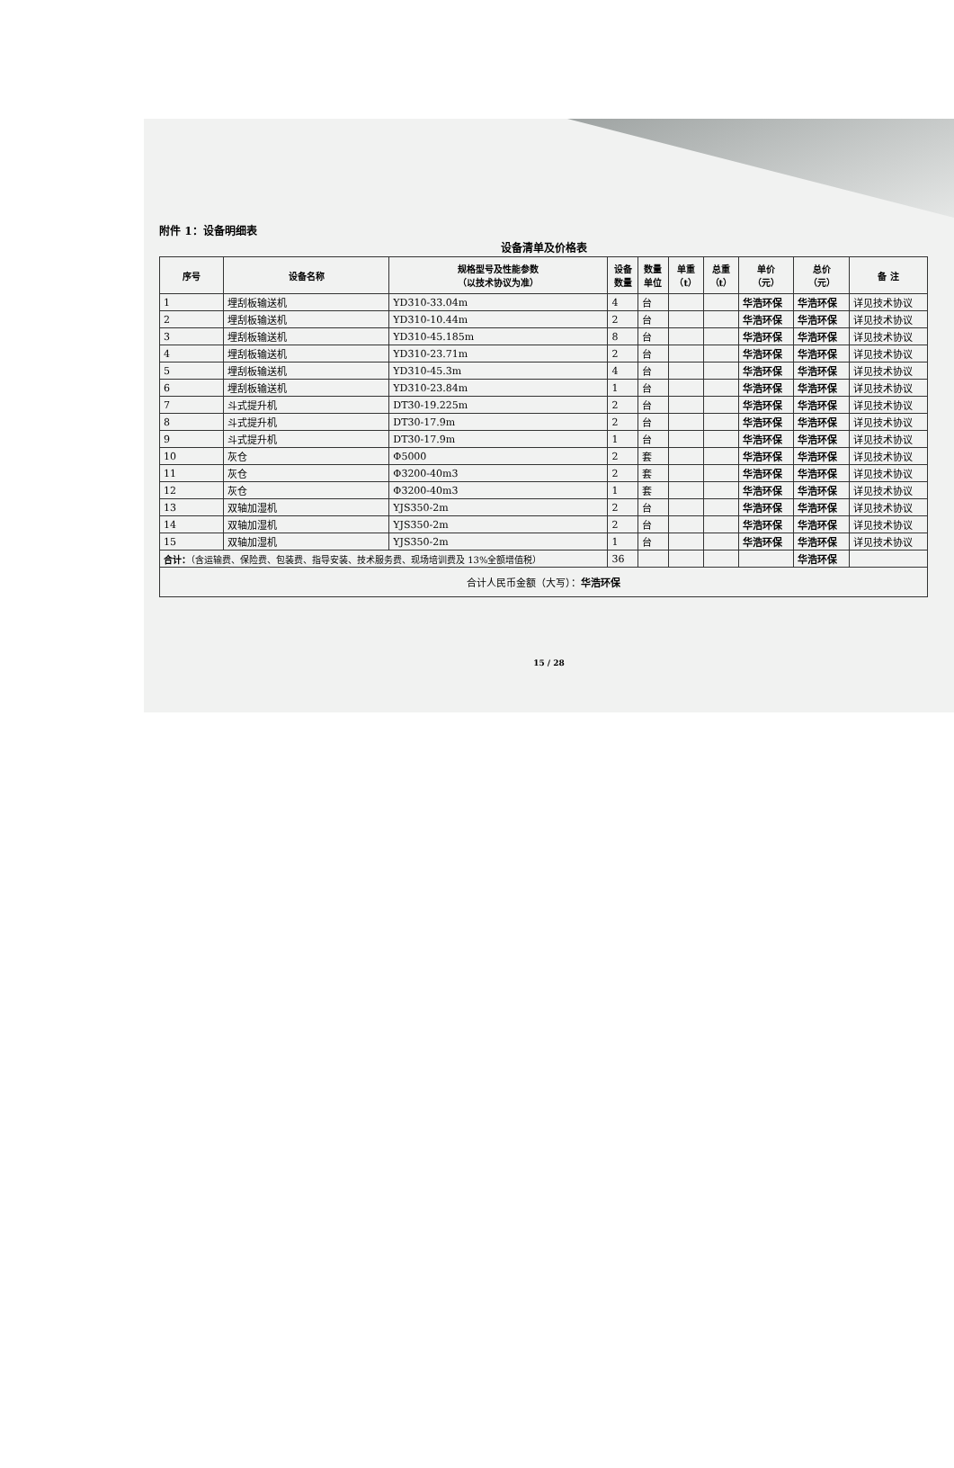附件 1：设备明细表
设备清单及价格表
| 序号 | 设备名称 | 规格型号及性能参数 （以技术协议为准） | 设备 数量 | 数量 单位 | 单重 （t） | 总重 （t） | 单价 （元） | 总价 （元） | 备 注 |
| --- | --- | --- | --- | --- | --- | --- | --- | --- | --- |
| 1 | 埋刮板输送机 | YD310-33.04m | 4 | 台 | | | 华浩环保 | 华浩环保 | 详见技术协议 |
| 2 | 埋刮板输送机 | YD310-10.44m | 2 | 台 | | | 华浩环保 | 华浩环保 | 详见技术协议 |
| 3 | 埋刮板输送机 | YD310-45.185m | 8 | 台 | | | 华浩环保 | 华浩环保 | 详见技术协议 |
| 4 | 埋刮板输送机 | YD310-23.71m | 2 | 台 | | | 华浩环保 | 华浩环保 | 详见技术协议 |
| 5 | 埋刮板输送机 | YD310-45.3m | 4 | 台 | | | 华浩环保 | 华浩环保 | 详见技术协议 |
| 6 | 埋刮板输送机 | YD310-23.84m | 1 | 台 | | | 华浩环保 | 华浩环保 | 详见技术协议 |
| 7 | 斗式提升机 | DT30-19.225m | 2 | 台 | | | 华浩环保 | 华浩环保 | 详见技术协议 |
| 8 | 斗式提升机 | DT30-17.9m | 2 | 台 | | | 华浩环保 | 华浩环保 | 详见技术协议 |
| 9 | 斗式提升机 | DT30-17.9m | 1 | 台 | | | 华浩环保 | 华浩环保 | 详见技术协议 |
| 10 | 灰仓 | Φ5000 | 2 | 套 | | | 华浩环保 | 华浩环保 | 详见技术协议 |
| 11 | 灰仓 | Φ3200-40m3 | 2 | 套 | | | 华浩环保 | 华浩环保 | 详见技术协议 |
| 12 | 灰仓 | Φ3200-40m3 | 1 | 套 | | | 华浩环保 | 华浩环保 | 详见技术协议 |
| 13 | 双轴加湿机 | YJS350-2m | 2 | 台 | | | 华浩环保 | 华浩环保 | 详见技术协议 |
| 14 | 双轴加湿机 | YJS350-2m | 2 | 台 | | | 华浩环保 | 华浩环保 | 详见技术协议 |
| 15 | 双轴加湿机 | YJS350-2m | 1 | 台 | | | 华浩环保 | 华浩环保 | 详见技术协议 |
| 合计： （含运输费、保险费、包装费、指导安装、技术服务费、现场培训费及 13%全额增值税） | | | 36 | | | | | 华浩环保 | |
| 合计人民币金额（大写）： 华浩环保 | | | | | | | | | |
15 / 28